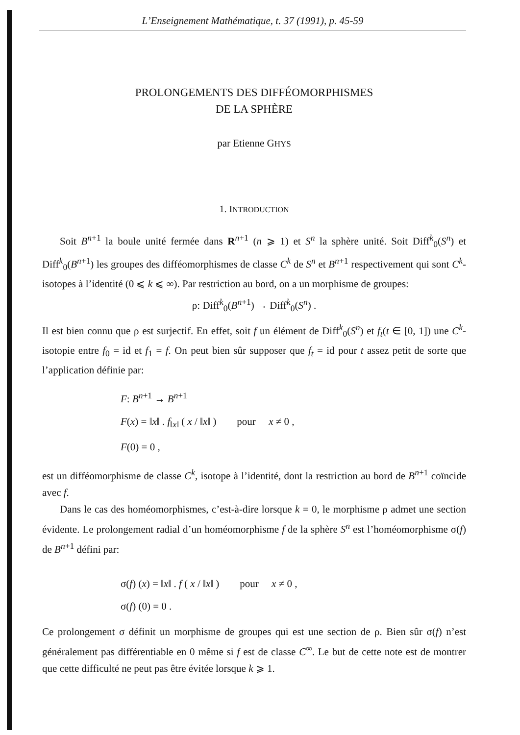L’Enseignement Mathématique, t. 37 (1991), p. 45-59
PROLONGEMENTS DES DIFFÉOMORPHISMES
DE LA SPHÈRE
par Etienne GHYS
1. INTRODUCTION
Soit B<sup>n+1</sup> la boule unité fermée dans R<sup>n+1</sup> (n ⩾ 1) et S<sup>n</sup> la sphère unité. Soit Diff<sup>k</sup><sub>0</sub>(S<sup>n</sup>) et Diff<sup>k</sup><sub>0</sub>(B<sup>n+1</sup>) les groupes des difféomorphismes de classe C<sup>k</sup> de S<sup>n</sup> et B<sup>n+1</sup> respectivement qui sont C<sup>k</sup>-isotopes à l’identité (0 ⩽ k ⩽ ∞). Par restriction au bord, on a un morphisme de groupes:
ρ: Diff<sup>k</sup><sub>0</sub>(B<sup>n+1</sup>) → Diff<sup>k</sup><sub>0</sub>(S<sup>n</sup>) .
Il est bien connu que ρ est surjectif. En effet, soit f un élément de Diff<sup>k</sup><sub>0</sub>(S<sup>n</sup>) et f<sub>t</sub>(t ∈ [0, 1]) une C<sup>k</sup>-isotopie entre f<sub>0</sub> = id et f<sub>1</sub> = f. On peut bien sûr supposer que f<sub>t</sub> = id pour t assez petit de sorte que l’application définie par:
F: B<sup>n+1</sup> → B<sup>n+1</sup>
F(x) = ‖x‖ . f<sub>‖x‖</sub> ( x / ‖x‖ ) pour x ≠ 0 ,
F(0) = 0 ,
est un difféomorphisme de classe C<sup>k</sup>, isotope à l’identité, dont la restriction au bord de B<sup>n+1</sup> coïncide avec f.
Dans le cas des homéomorphismes, c’est-à-dire lorsque k = 0, le morphisme ρ admet une section évidente. Le prolongement radial d’un homéomorphisme f de la sphère S<sup>n</sup> est l’homéomorphisme σ(f) de B<sup>n+1</sup> défini par:
σ(f) (x) = ‖x‖ . f ( x / ‖x‖ ) pour x ≠ 0 ,
σ(f) (0) = 0 .
Ce prolongement σ définit un morphisme de groupes qui est une section de ρ. Bien sûr σ(f) n’est généralement pas différentiable en 0 même si f est de classe C<sup>∞</sup>. Le but de cette note est de montrer que cette difficulté ne peut pas être évitée lorsque k ⩾ 1.